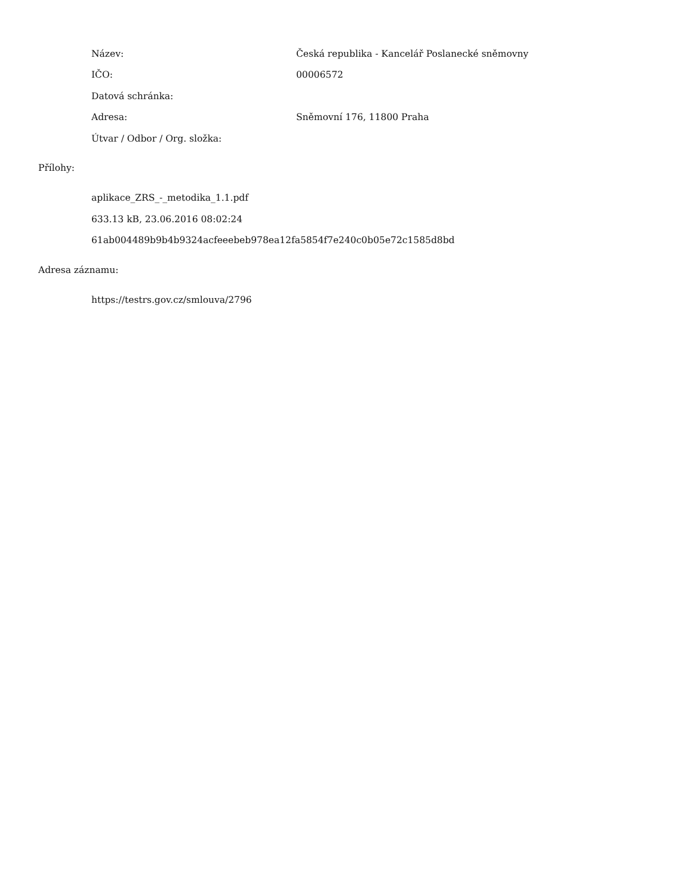Název:
Česká republika - Kancelář Poslanecké sněmovny
IČO: 00006572
Datová schránka:
Adresa: Sněmovní 176, 11800 Praha
Útvar / Odbor / Org. složka:
Přílohy:
aplikace_ZRS_-_metodika_1.1.pdf
633.13 kB, 23.06.2016 08:02:24
61ab004489b9b4b9324acfeeebeb978ea12fa5854f7e240c0b05e72c1585d8bd
Adresa záznamu:
https://testrs.gov.cz/smlouva/2796